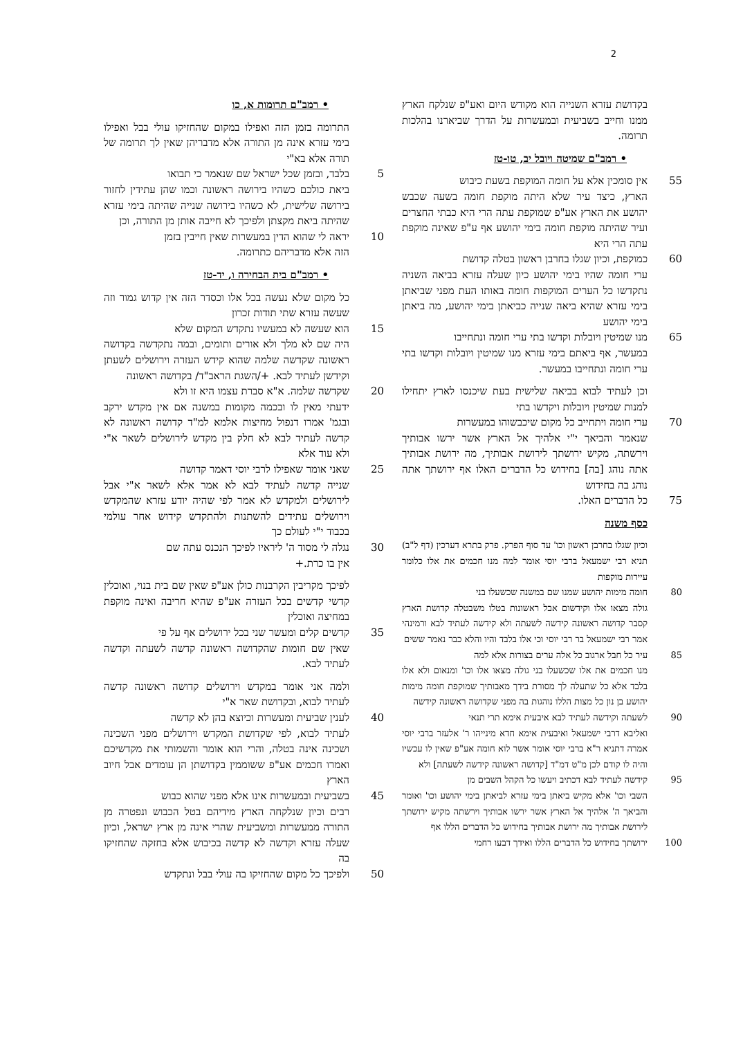2
• רמב"ם תרומות א, כו
התרומה בזמן הזה ואפילו במקום שהחזיקו עולי בבל ואפילו בימי עזרא אינה מן התורה אלא מדבריהן שאין לך תרומה של תורה אלא בא"י
5 בלבד, ובזמן שכל ישראל שם שנאמר כי תבואו
ביאת כולכם כשהיו בירושה ראשונה וכמו שהן עתידין לחזור בירושה שלישית, לא כשהיו בירושה שנייה שהיתה בימי עזרא שהיתה ביאת מקצתן ולפיכך לא חייבה אותן מן התורה, וכן
10 יראה לי שהוא הדין במעשרות שאין חייבין בזמן
הזה אלא מדבריהם כתרומה.
• רמב"ם בית הבחירה ו, יד-טז
כל מקום שלא נעשה בכל אלו וכסדר הזה אין קדוש גמור וזה שעשה עזרא שתי תודות זכרון
15 הוא שעשה לא במעשיו נתקדש המקום שלא
היה שם לא מלך ולא אורים ותומים, ובמה נתקדשה בקדושה ראשונה שקדשה שלמה שהוא קידש העזרה וירושלים לשעתן וקידשן לעתיד לבא. +/השגת הראב"ד/ בקדושה ראשונה
20 שקדשה שלמה. א"א סברת עצמו היא זו ולא
ידעתי מאין לו ובכמה מקומות במשנה אם אין מקדש ירקב ובגמ' אמרו דנפול מחיצות אלמא למ"ד קדושה ראשונה לא קדשה לעתיד לבא לא חלק בין מקדש לירושלים לשאר א"י ולא עוד אלא
25 שאני אומר שאפילו לרבי יוסי דאמר קדושה
שנייה קדשה לעתיד לבא לא אמר אלא לשאר א"י אבל לירושלים ולמקדש לא אמר לפי שהיה יודע עזרא שהמקדש וירושלים עתידים להשתנות ולהתקדש קידוש אחר עולמי בכבוד י"י לעולם כך
30 נגלה לי מסוד ה' ליראיו לפיכך הנכנס עתה שם
אין בו כרת.+
לפיכך מקריבין הקרבנות כולן אע"פ שאין שם בית בנוי, ואוכלין קדשי קדשים בכל העזרה אע"פ שהיא חריבה ואינה מוקפת במחיצה ואוכלין
35 קדשים קלים ומעשר שני בכל ירושלים אף על פי
שאין שם חומות שהקדושה ראשונה קדשה לשעתה וקדשה לעתיד לבא.
ולמה אני אומר במקדש וירושלים קדושה ראשונה קדשה לעתיד לבוא, ובקדושת שאר א"י
40 לענין שביעית ומעשרות וכיוצא בהן לא קדשה
לעתיד לבוא, לפי שקדושת המקדש וירושלים מפני השכינה ושכינה אינה בטלה, והרי הוא אומר והשמותי את מקדשיכם ואמרו חכמים אע"פ ששוממין בקדושתן הן עומדים אבל חיוב הארץ
45 בשביעית ובמעשרות אינו אלא מפני שהוא כבוש
רבים וכיון שנלקחה הארץ מידיהם בטל הכבוש ונפטרה מן התורה ממעשרות ומשביעית שהרי אינה מן ארץ ישראל, וכיון שעלה עזרא וקדשה לא קדשה בכיבוש אלא בחזקה שהחזיקו בה
50 ולפיכך כל מקום שהחזיקו בה עולי בבל ונתקדש
בקדושת עזרא השנייה הוא מקודש היום ואע"פ שנלקח הארץ ממנו וחייב בשביעית ובמעשרות על הדרך שביארנו בהלכות תרומה.
• רמב"ם שמיטה ויובל יב, טו-טז
55 אין סומכין אלא על חומה המוקפת בשעת כיבוש
הארץ, כיצד עיר שלא היתה מוקפת חומה בשעה שכבש יהושע את הארץ אע"פ שמוקפת עתה הרי היא כבתי החצרים ועיר שהיתה מוקפת חומה בימי יהושע אף ע"פ שאינה מוקפת עתה הרי היא
60 כמוקפת, וכיון שגלו בחרבן ראשון בטלה קדושת
ערי חומה שהיו בימי יהושע כיון שעלה עזרא בביאה השניה נתקדשו כל הערים המוקפות חומה באותו העת מפני שביאתן בימי עזרא שהיא ביאה שנייה כביאתן בימי יהושע, מה ביאתן בימי יהושע
65 מנו שמיטין ויובלות וקדשו בתי ערי חומה ונתחייבו
במעשר, אף ביאתם בימי עזרא מנו שמיטין ויובלות וקדשו בתי ערי חומה ונתחייבו במעשר.
וכן לעתיד לבוא בביאה שלישית בעת שיכנסו לארץ יתחילו למנות שמיטין ויובלות ויקדשו בתי
70 ערי חומה ויתחייב כל מקום שיכבשוהו במעשרות
שנאמר והביאך י"י אלהיך אל הארץ אשר ירשו אבותיך וירשתה, מקיש ירושתך לירושת אבותיך, מה ירושת אבותיך אתה נוהג [בה] בחידוש כל הדברים האלו אף ירושתך אתה נוהג בה בחידוש
75 כל הדברים האלו.
כסף משנה
וכיון שגלו בחרבן ראשון וכו' עד סוף הפרק. פרק בתרא דערכין (דף ל"ב) תניא רבי ישמעאל ברבי יוסי אומר למה מנו חכמים את אלו כלומר עיירות מוקפות
80 חומה מימות יהושע שמנו שם במשנה שכשעלו בני
גולה מצאו אלו וקידשום אבל ראשונות בטלו משבטלה קדושת הארץ קסבר קדושה ראשונה קידשה לשעתה ולא קידשה לעתיד לבא ורמינהי אמר רבי ישמעאל בר רבי יוסי וכי אלו בלבד והיו והלא כבר נאמר ששים
85 עיר כל חבל ארגוב כל אלה ערים בצורות אלא למה
מנו חכמים את אלו שכשעלו בני גולה מצאו אלו וכו' ומנאום ולא אלו בלבד אלא כל שתעלה לך מסורת בידך מאבותיך שמוקפת חומה מימות יהושע בן נון כל מצות הללו נוהגות בה מפני שקדושה ראשונה קידשה
90 לשעתה וקידשה לעתיד לבא איבעית אימא תרי תנאי
ואליבא דרבי ישמעאל ואיבעית אימא חדא מינייהו ר' אלעזר ברבי יוסי אמרה דתניא ר"א ברבי יוסי אומר אשר לוא חומה אע"פ שאין לו עכשיו והיה לו קודם לכן מ"ט דמ"ד [קדושה ראשונה קידשה לשעתה] ולא
95 קידשה לעתיד לבא דכתיב ויעשו כל הקהל השבים מן
השבי וכו' אלא מקיש ביאתן בימי עזרא לביאתן בימי יהושע וכו' ואומר והביאך ה' אלהיך אל הארץ אשר ירשו אבותיך וירשתה מקיש ירושתך לירושת אבותיך מה ירושת אבותיך בחידוש כל הדברים הללו אף
100 ירושתך בחידוש כל הדברים הללו ואידך דבעו רחמי